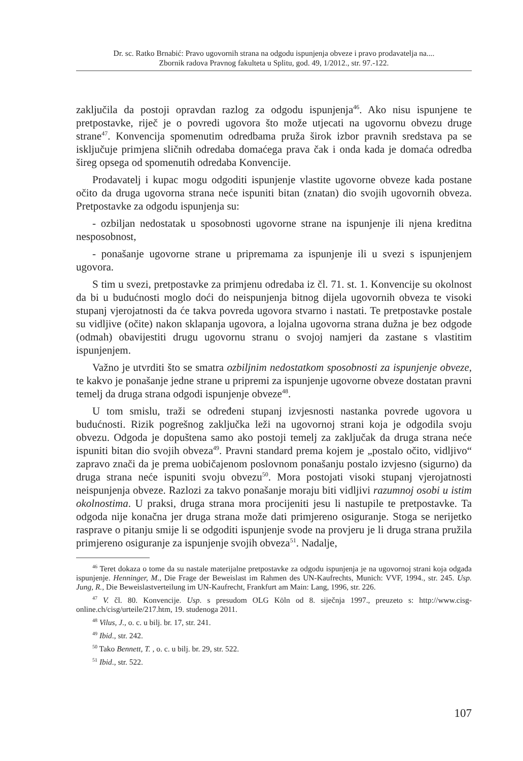Dr. sc. Ratko Brnabić: Pravo ugovornih strana na odgodu ispunjenja obveze i pravo prodavatelja na....
Zbornik radova Pravnog fakulteta u Splitu, god. 49, 1/2012., str. 97.-122.
zaključila da postoji opravdan razlog za odgodu ispunjenja<sup>46</sup>. Ako nisu ispunjene te pretpostavke, riječ je o povredi ugovora što može utjecati na ugovornu obvezu druge strane<sup>47</sup>. Konvencija spomenutim odredbama pruža širok izbor pravnih sredstava pa se isključuje primjena sličnih odredaba domaćega prava čak i onda kada je domaća odredba šireg opsega od spomenutih odredaba Konvencije.
Prodavatelj i kupac mogu odgoditi ispunjenje vlastite ugovorne obveze kada postane očito da druga ugovorna strana neće ispuniti bitan (znatan) dio svojih ugovornih obveza. Pretpostavke za odgodu ispunjenja su:
- ozbiljan nedostatak u sposobnosti ugovorne strane na ispunjenje ili njena kreditna nesposobnost,
- ponašanje ugovorne strane u pripremama za ispunjenje ili u svezi s ispunjenjem ugovora.
S tim u svezi, pretpostavke za primjenu odredaba iz čl. 71. st. 1. Konvencije su okolnost da bi u budućnosti moglo doći do neispunjenja bitnog dijela ugovornih obveza te visoki stupanj vjerojatnosti da će takva povreda ugovora stvarno i nastati. Te pretpostavke postale su vidljive (očite) nakon sklapanja ugovora, a lojalna ugovorna strana dužna je bez odgode (odmah) obavijestiti drugu ugovornu stranu o svojoj namjeri da zastane s vlastitim ispunjenjem.
Važno je utvrditi što se smatra ozbiljnim nedostatkom sposobnosti za ispunjenje obveze, te kakvo je ponašanje jedne strane u pripremi za ispunjenje ugovorne obveze dostatan pravni temelj da druga strana odgodi ispunjenje obveze<sup>48</sup>.
U tom smislu, traži se određeni stupanj izvjesnosti nastanka povrede ugovora u budućnosti. Rizik pogrešnog zaključka leži na ugovornoj strani koja je odgodila svoju obvezu. Odgoda je dopuštena samo ako postoji temelj za zaključak da druga strana neće ispuniti bitan dio svojih obveza<sup>49</sup>. Pravni standard prema kojem je „postalo očito, vidljivo“ zapravo znači da je prema uobičajenom poslovnom ponašanju postalo izvjesno (sigurno) da druga strana neće ispuniti svoju obvezu<sup>50</sup>. Mora postojati visoki stupanj vjerojatnosti neispunjenja obveze. Razlozi za takvo ponašanje moraju biti vidljivi razumnoj osobi u istim okolnostima. U praksi, druga strana mora procijeniti jesu li nastupile te pretpostavke. Ta odgoda nije konačna jer druga strana može dati primjereno osiguranje. Stoga se nerijetko rasprave o pitanju smije li se odgoditi ispunjenje svode na provjeru je li druga strana pružila primjereno osiguranje za ispunjenje svojih obveza<sup>51</sup>. Nadalje,
<sup>46</sup> Teret dokaza o tome da su nastale materijalne pretpostavke za odgodu ispunjenja je na ugovornoj strani koja odgađa ispunjenje. Henninger, M., Die Frage der Beweislast im Rahmen des UN-Kaufrechts, Munich: VVF, 1994., str. 245. Usp. Jung, R., Die Beweislastverteilung im UN-Kaufrecht, Frankfurt am Main: Lang, 1996, str. 226.
<sup>47</sup> V. čl. 80. Konvencije. Usp. s presudom OLG Köln od 8. siječnja 1997., preuzeto s: http://www.cisg-online.ch/cisg/urteile/217.htm, 19. studenoga 2011.
<sup>48</sup> Vilus, J., o. c. u bilj. br. 17, str. 241.
<sup>49</sup> Ibid., str. 242.
<sup>50</sup> Tako Bennett, T. , o. c. u bilj. br. 29, str. 522.
<sup>51</sup> Ibid., str. 522.
107